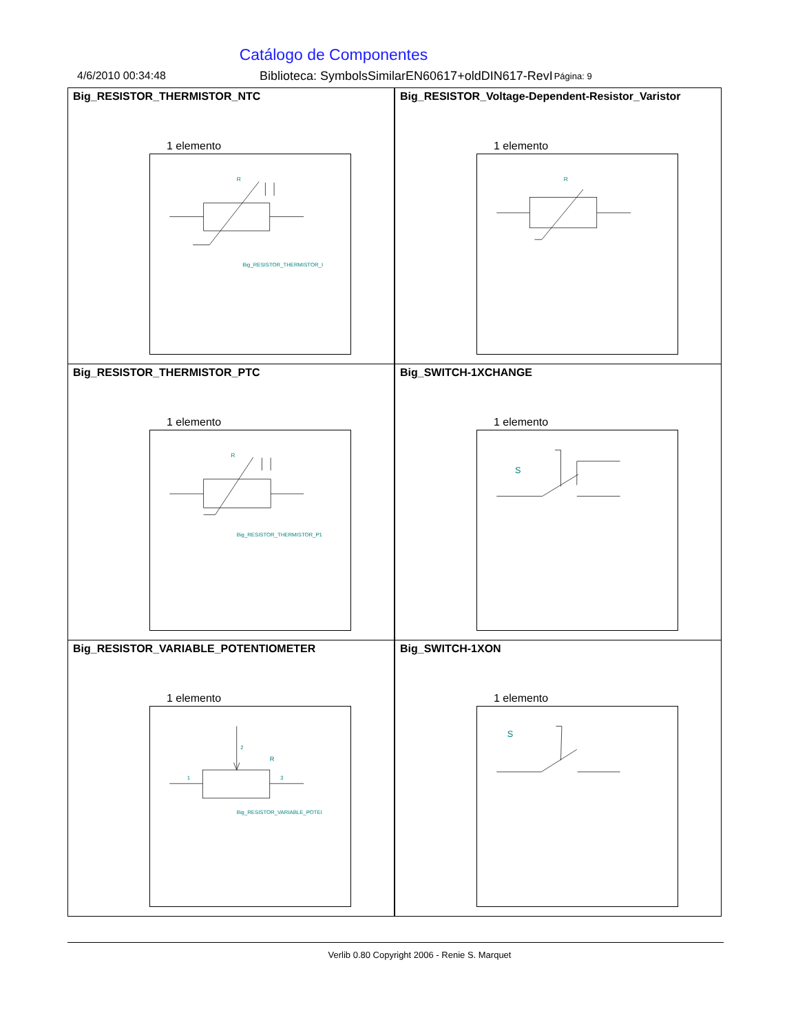Catálogo de Componentes
4/6/2010 00:34:48 Biblioteca: SymbolsSimilarEN60617+oldDIN617-RevI Página: 9
| Big_RESISTOR_THERMISTOR_NTC 1 elemento R Big_RESISTOR_THERMISTOR_I | Big_RESISTOR_Voltage-Dependent-Resistor_Varistor 1 elemento R |
| Big_RESISTOR_THERMISTOR_PTC 1 elemento R Big_RESISTOR_THERMISTOR_P1 | Big_SWITCH-1XCHANGE 1 elemento S |
| Big_RESISTOR_VARIABLE_POTENTIOMETER 1 elemento 1 3 2 R Big_RESISTOR_VARIABLE_POTEI | Big_SWITCH-1XON 1 elemento S |
Verlib 0.80 Copyright 2006 - Renie S. Marquet